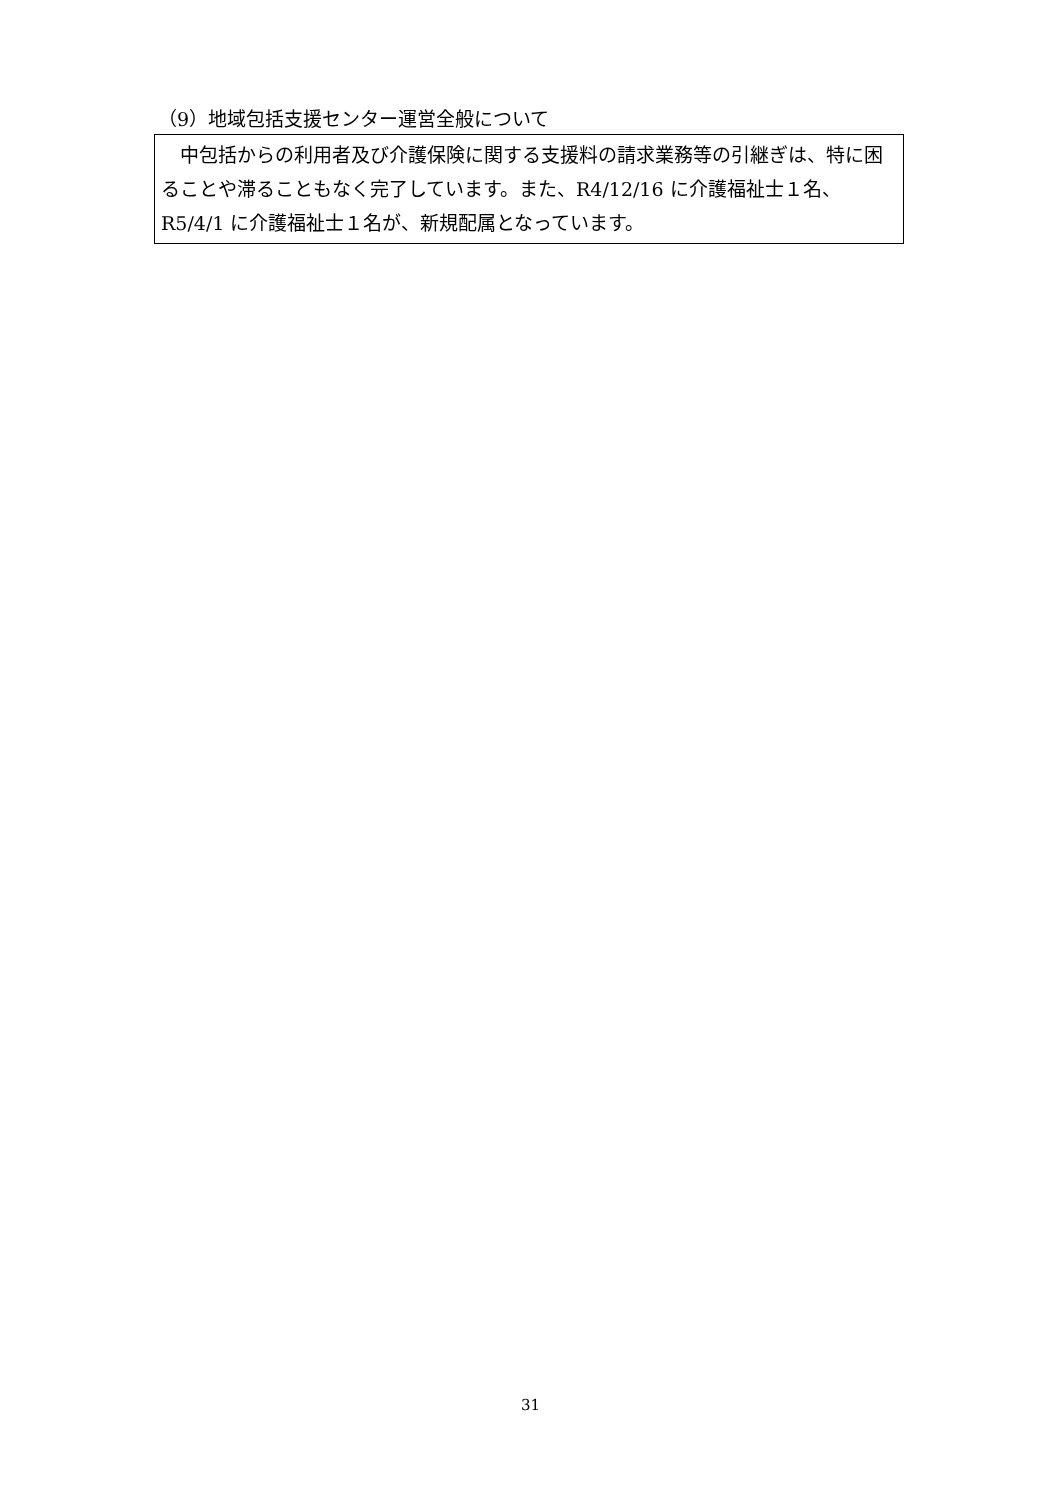（9）地域包括支援センター運営全般について
　中包括からの利用者及び介護保険に関する支援料の請求業務等の引継ぎは、特に困ることや滞ることもなく完了しています。また、R4/12/16 に介護福祉士１名、R5/4/1 に介護福祉士１名が、新規配属となっています。
31